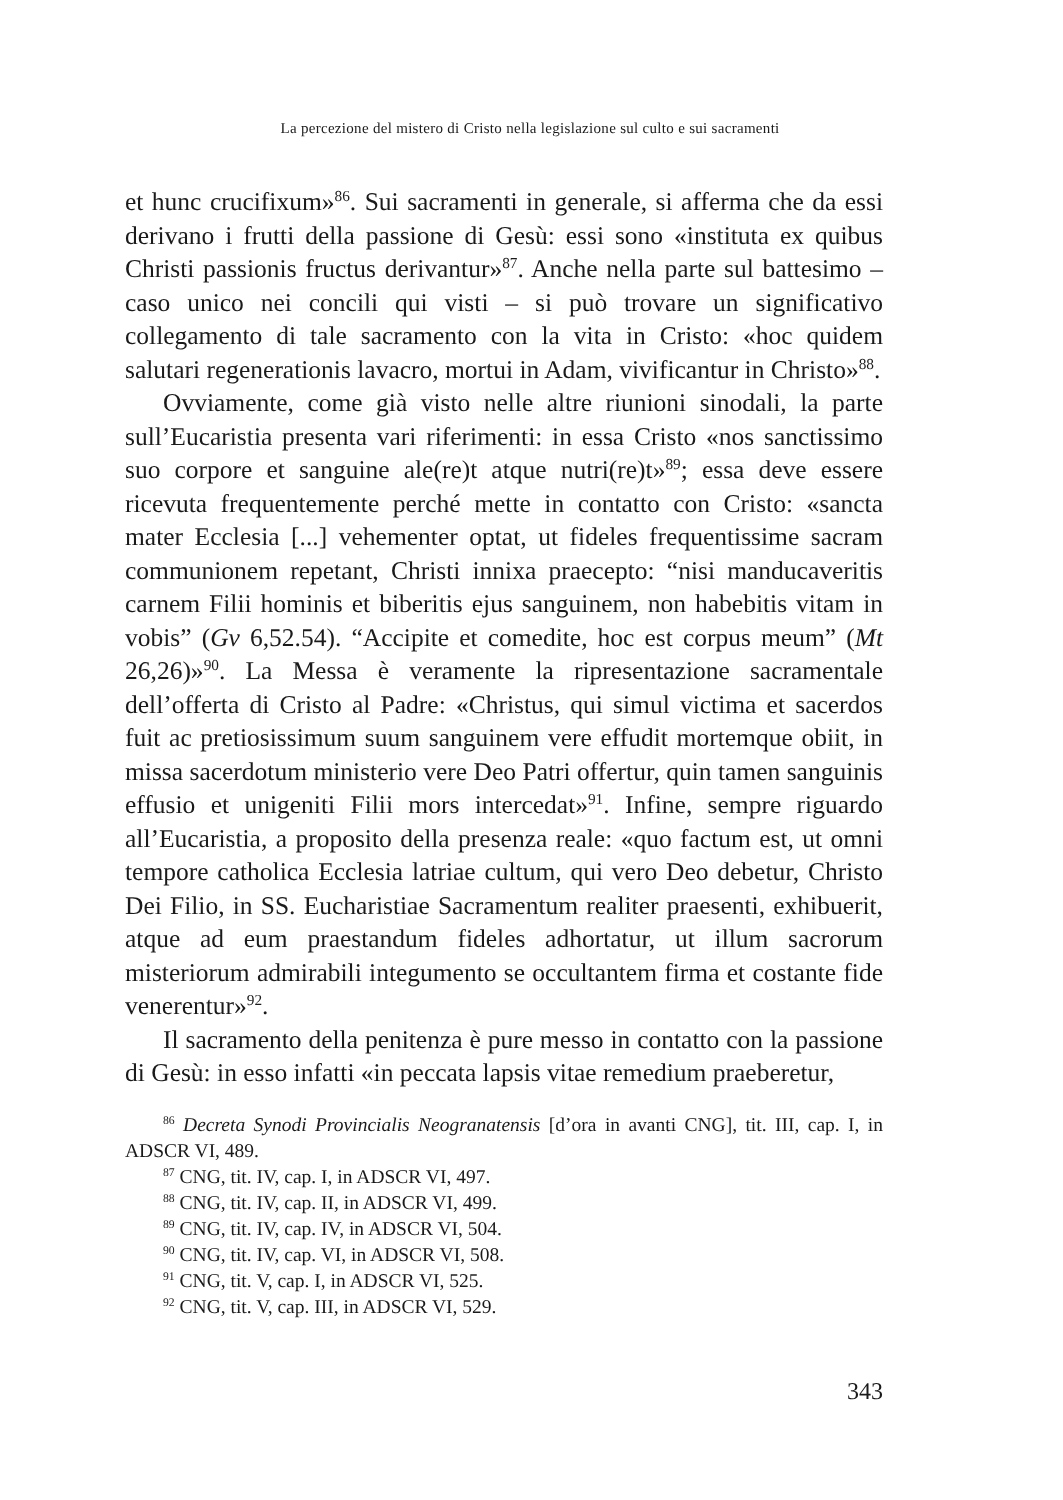La percezione del mistero di Cristo nella legislazione sul culto e sui sacramenti
et hunc crucifixum»<sup>86</sup>. Sui sacramenti in generale, si afferma che da essi derivano i frutti della passione di Gesù: essi sono «instituta ex quibus Christi passionis fructus derivantur»<sup>87</sup>. Anche nella parte sul battesimo – caso unico nei concili qui visti – si può trovare un significativo collegamento di tale sacramento con la vita in Cristo: «hoc quidem salutari regenerationis lavacro, mortui in Adam, vivificantur in Christo»<sup>88</sup>.
Ovviamente, come già visto nelle altre riunioni sinodali, la parte sull’Eucaristia presenta vari riferimenti: in essa Cristo «nos sanctissimo suo corpore et sanguine ale(re)t atque nutri(re)t»<sup>89</sup>; essa deve essere ricevuta frequentemente perché mette in contatto con Cristo: «sancta mater Ecclesia [...] vehementer optat, ut fideles frequentissime sacram communionem repetant, Christi innixa praecepto: “nisi manducaveritis carnem Filii hominis et biberitis ejus sanguinem, non habebitis vitam in vobis” (Gv 6,52.54). “Accipite et comedite, hoc est corpus meum” (Mt 26,26)»<sup>90</sup>. La Messa è veramente la ripresentazione sacramentale dell’offerta di Cristo al Padre: «Christus, qui simul victima et sacerdos fuit ac pretiosissimum suum sanguinem vere effudit mortemque obiit, in missa sacerdotum ministerio vere Deo Patri offertur, quin tamen sanguinis effusio et unigeniti Filii mors intercedat»<sup>91</sup>. Infine, sempre riguardo all’Eucaristia, a proposito della presenza reale: «quo factum est, ut omni tempore catholica Ecclesia latriae cultum, qui vero Deo debetur, Christo Dei Filio, in SS. Eucharistiae Sacramentum realiter praesenti, exhibuerit, atque ad eum praestandum fideles adhortatur, ut illum sacrorum misteriorum admirabili integumento se occultantem firma et costante fide venerentur»<sup>92</sup>.
Il sacramento della penitenza è pure messo in contatto con la passione di Gesù: in esso infatti «in peccata lapsis vitae remedium praeberetur,
<sup>86</sup> Decreta Synodi Provincialis Neogranatensis [d’ora in avanti CNG], tit. III, cap. I, in ADSCR VI, 489.
<sup>87</sup> CNG, tit. IV, cap. I, in ADSCR VI, 497.
<sup>88</sup> CNG, tit. IV, cap. II, in ADSCR VI, 499.
<sup>89</sup> CNG, tit. IV, cap. IV, in ADSCR VI, 504.
<sup>90</sup> CNG, tit. IV, cap. VI, in ADSCR VI, 508.
<sup>91</sup> CNG, tit. V, cap. I, in ADSCR VI, 525.
<sup>92</sup> CNG, tit. V, cap. III, in ADSCR VI, 529.
343